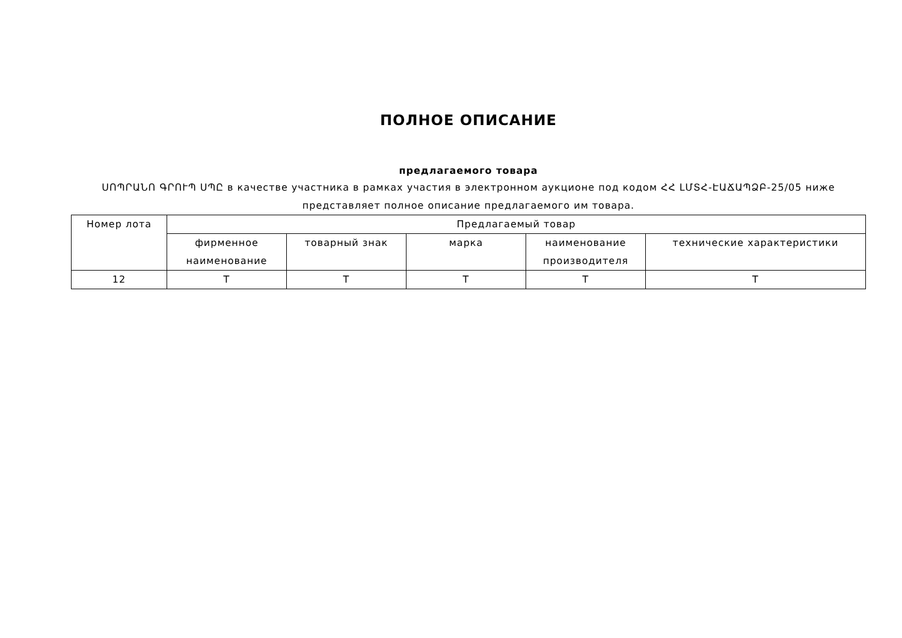ПОЛНОЕ ОПИСАНИЕ
предлагаемого товара
ՍՈՊՐԱՆՈ ԳՐՈՒՊ ՍՊԸ в качестве участника в рамках участия в электронном аукционе под кодом ՀՀ ԼՄՏՀ-ԷԱՃԱՊՁԲ-25/05 ниже представляет полное описание предлагаемого им товара.
| Номер лота | Предлагаемый товар | | | | |
| --- | --- | --- | --- | --- | --- |
| | фирменное наименование | товарный знак | марка | наименование производителя | технические характеристики |
| 12 | T | T | T | T | T |